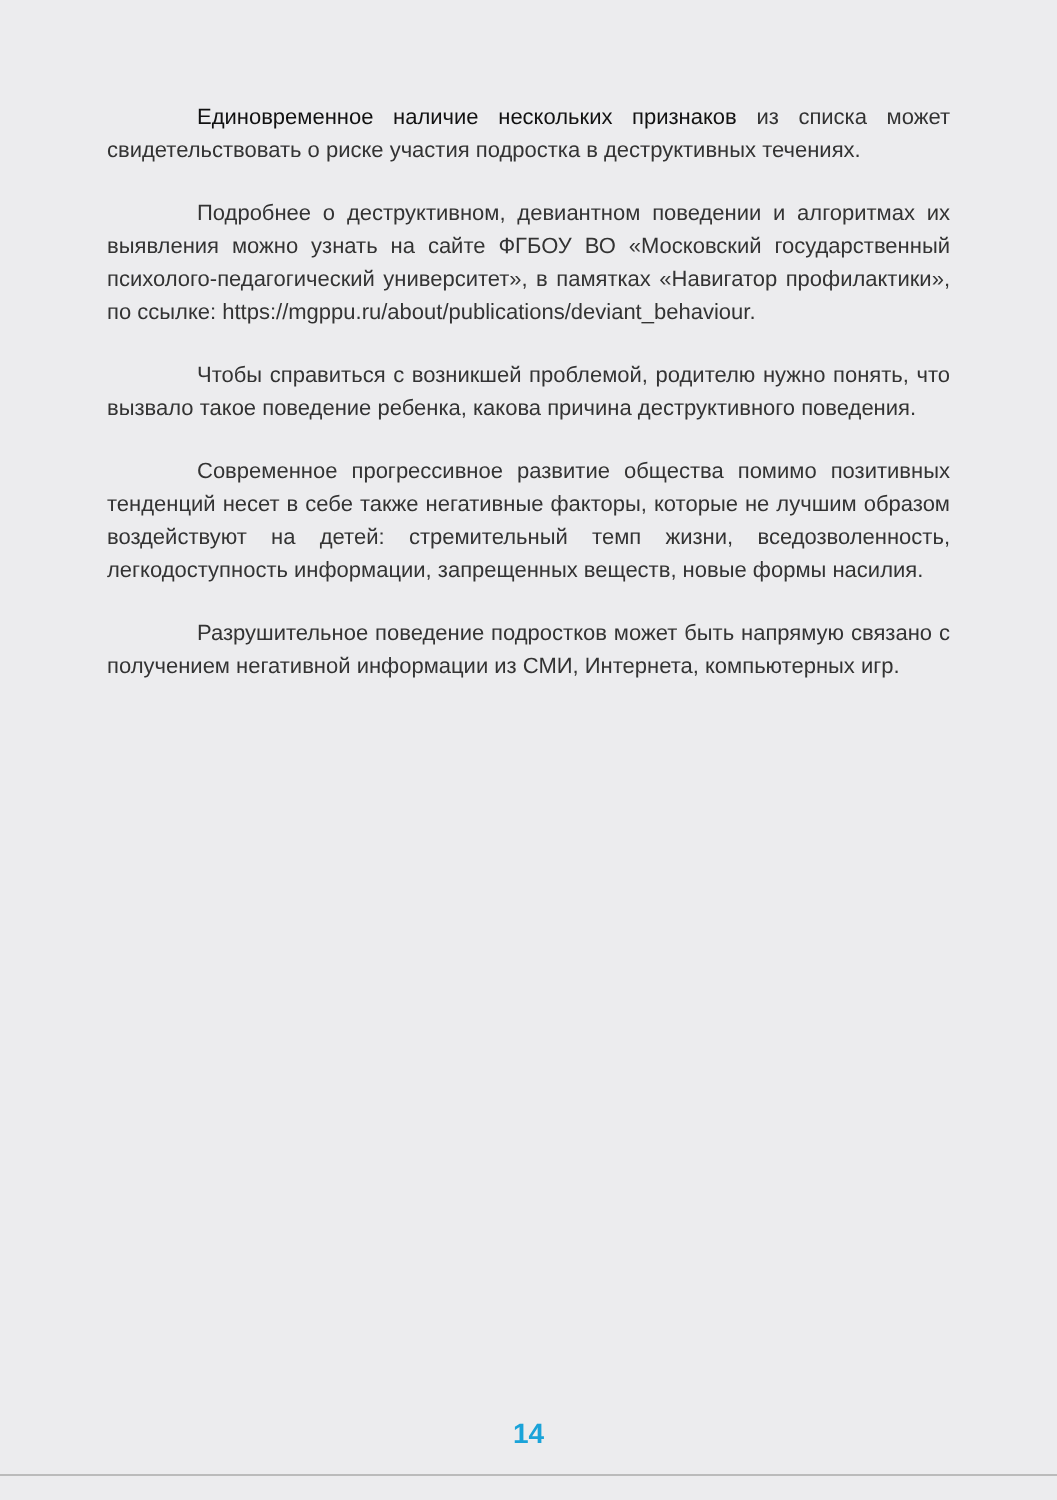Единовременное наличие нескольких признаков из списка может свидетельствовать о риске участия подростка в деструктивных течениях.
Подробнее о деструктивном, девиантном поведении и алгоритмах их выявления можно узнать на сайте ФГБОУ ВО «Московский государственный психолого-педагогический университет», в памятках «Навигатор профилактики», по ссылке: https://mgppu.ru/about/publications/deviant_behaviour.
Чтобы справиться с возникшей проблемой, родителю нужно понять, что вызвало такое поведение ребенка, какова причина деструктивного поведения.
Современное прогрессивное развитие общества помимо позитивных тенденций несет в себе также негативные факторы, которые не лучшим образом воздействуют на детей: стремительный темп жизни, вседозволенность, легкодоступность информации, запрещенных веществ, новые формы насилия.
Разрушительное поведение подростков может быть напрямую связано с получением негативной информации из СМИ, Интернета, компьютерных игр.
14